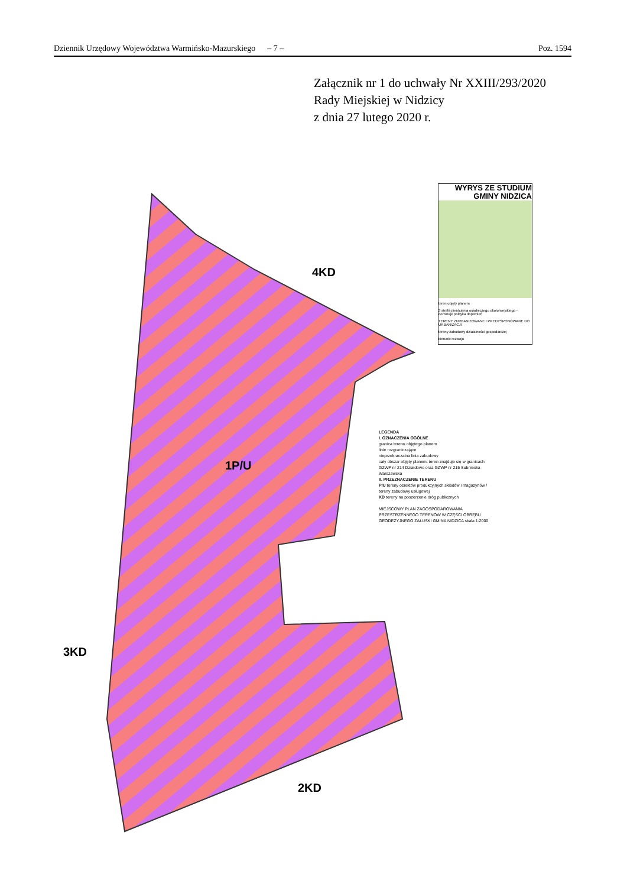Dziennik Urzędowy Województwa Warmińsko-Mazurskiego – 7 – Poz. 1594
Załącznik nr 1 do uchwały Nr XXIII/293/2020
Rady Miejskiej w Nidzicy
z dnia 27 lutego 2020 r.
4KD
1P/U
3KD
2KD
WYRYS ZE STUDIUM
GMINY NIDZICA
teren objęty planem
3 strefa pierścienia osadniczego okołomiejskiego - dominuje polityka dopełnień
TERENY ZURBANIZOWANE I PREDYSPONOWANE DO URBANIZACJI
tereny zabudowy działalności gospodarczej
kierunki rozwoju
LEGENDA
I. OZNACZENIA OGÓLNE
granica terenu objętego planem
linie rozgraniczające
nieprzekraczalna linia zabudowy
cały obszar objęty planem: teren znajduje się w granicach GZWP nr 214 Działdowo oraz GZWP nr 215 Subniecka Warszawska
II. PRZEZNACZENIE TERENU
P/U tereny obiektów produkcyjnych składów i magazynów / tereny zabudowy usługowej
KD tereny na poszerzenie dróg publicznych
MIEJSCOWY PLAN ZAGOSPODAROWANIA PRZESTRZENNEGO TERENÓW W CZĘŚCI OBRĘBU GEODEZYJNEGO ZAŁUSKI GMINA NIDZICA skala 1:2000